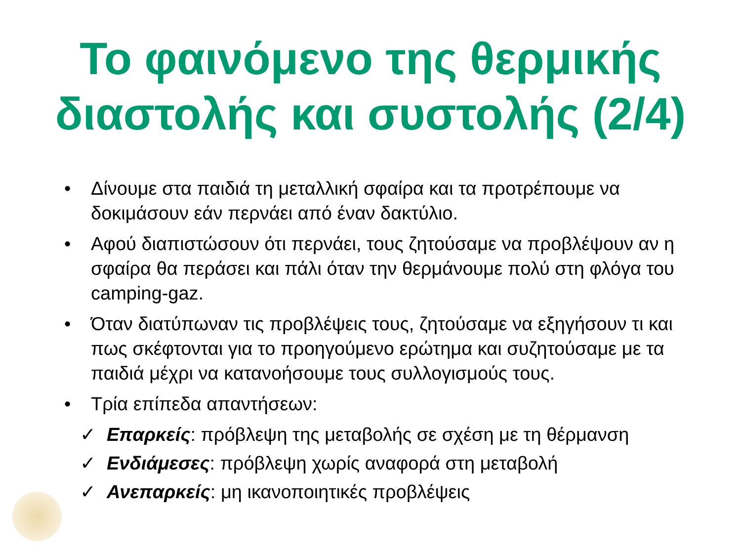Το φαινόμενο της θερμικής διαστολής και συστολής (2/4)
• Δίνουμε στα παιδιά τη μεταλλική σφαίρα και τα προτρέπουμε να δοκιμάσουν εάν περνάει από έναν δακτύλιο.
• Αφού διαπιστώσουν ότι περνάει, τους ζητούσαμε να προβλέψουν αν η σφαίρα θα περάσει και πάλι όταν την θερμάνουμε πολύ στη φλόγα του camping-gaz.
• Όταν διατύπωναν τις προβλέψεις τους, ζητούσαμε να εξηγήσουν τι και πως σκέφτονται για το προηγούμενο ερώτημα και συζητούσαμε με τα παιδιά μέχρι να κατανοήσουμε τους συλλογισμούς τους.
• Τρία επίπεδα απαντήσεων:
✓ Επαρκείς: πρόβλεψη της μεταβολής σε σχέση με τη θέρμανση
✓ Ενδιάμεσες: πρόβλεψη χωρίς αναφορά στη μεταβολή
✓ Ανεπαρκείς: μη ικανοποιητικές προβλέψεις